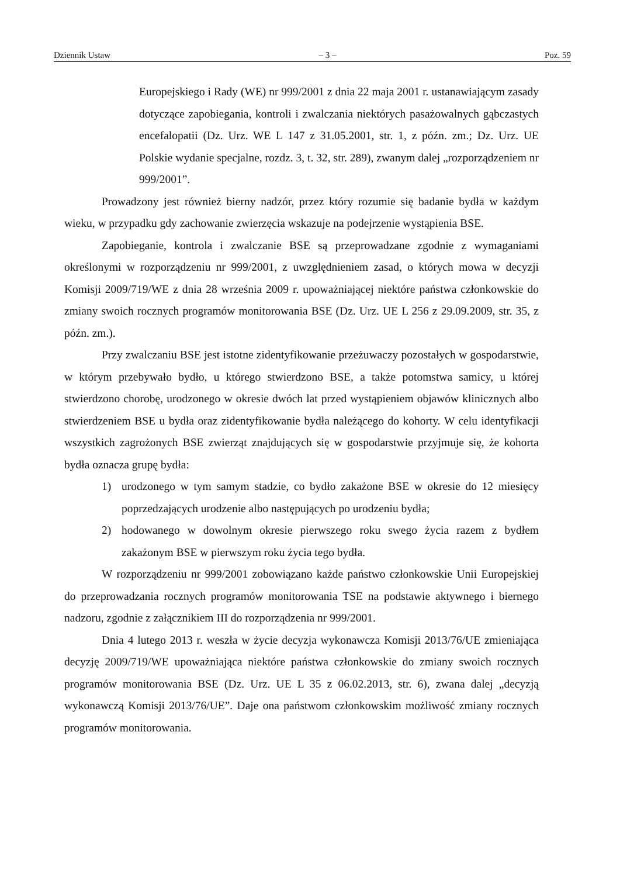Dziennik Ustaw – 3 – Poz. 59
Europejskiego i Rady (WE) nr 999/2001 z dnia 22 maja 2001 r. ustanawiającym zasady dotyczące zapobiegania, kontroli i zwalczania niektórych pasażowalnych gąbczastych encefalopatii (Dz. Urz. WE L 147 z 31.05.2001, str. 1, z późn. zm.; Dz. Urz. UE Polskie wydanie specjalne, rozdz. 3, t. 32, str. 289), zwanym dalej „rozporządzeniem nr 999/2001”.
Prowadzony jest również bierny nadzór, przez który rozumie się badanie bydła w każdym wieku, w przypadku gdy zachowanie zwierzęcia wskazuje na podejrzenie wystąpienia BSE.
Zapobieganie, kontrola i zwalczanie BSE są przeprowadzane zgodnie z wymaganiami określonymi w rozporządzeniu nr 999/2001, z uwzględnieniem zasad, o których mowa w decyzji Komisji 2009/719/WE z dnia 28 września 2009 r. upoważniającej niektóre państwa członkowskie do zmiany swoich rocznych programów monitorowania BSE (Dz. Urz. UE L 256 z 29.09.2009, str. 35, z późn. zm.).
Przy zwalczaniu BSE jest istotne zidentyfikowanie przeżuwaczy pozostałych w gospodarstwie, w którym przebywało bydło, u którego stwierdzono BSE, a także potomstwa samicy, u której stwierdzono chorobę, urodzonego w okresie dwóch lat przed wystąpieniem objawów klinicznych albo stwierdzeniem BSE u bydła oraz zidentyfikowanie bydła należącego do kohorty. W celu identyfikacji wszystkich zagrożonych BSE zwierząt znajdujących się w gospodarstwie przyjmuje się, że kohorta bydła oznacza grupę bydła:
1) urodzonego w tym samym stadzie, co bydło zakażone BSE w okresie do 12 miesięcy poprzedzających urodzenie albo następujących po urodzeniu bydła;
2) hodowanego w dowolnym okresie pierwszego roku swego życia razem z bydłem zakażonym BSE w pierwszym roku życia tego bydła.
W rozporządzeniu nr 999/2001 zobowiązano każde państwo członkowskie Unii Europejskiej do przeprowadzania rocznych programów monitorowania TSE na podstawie aktywnego i biernego nadzoru, zgodnie z załącznikiem III do rozporządzenia nr 999/2001.
Dnia 4 lutego 2013 r. weszła w życie decyzja wykonawcza Komisji 2013/76/UE zmieniająca decyzję 2009/719/WE upoważniająca niektóre państwa członkowskie do zmiany swoich rocznych programów monitorowania BSE (Dz. Urz. UE L 35 z 06.02.2013, str. 6), zwana dalej „decyzją wykonawczą Komisji 2013/76/UE”. Daje ona państwom członkowskim możliwość zmiany rocznych programów monitorowania.